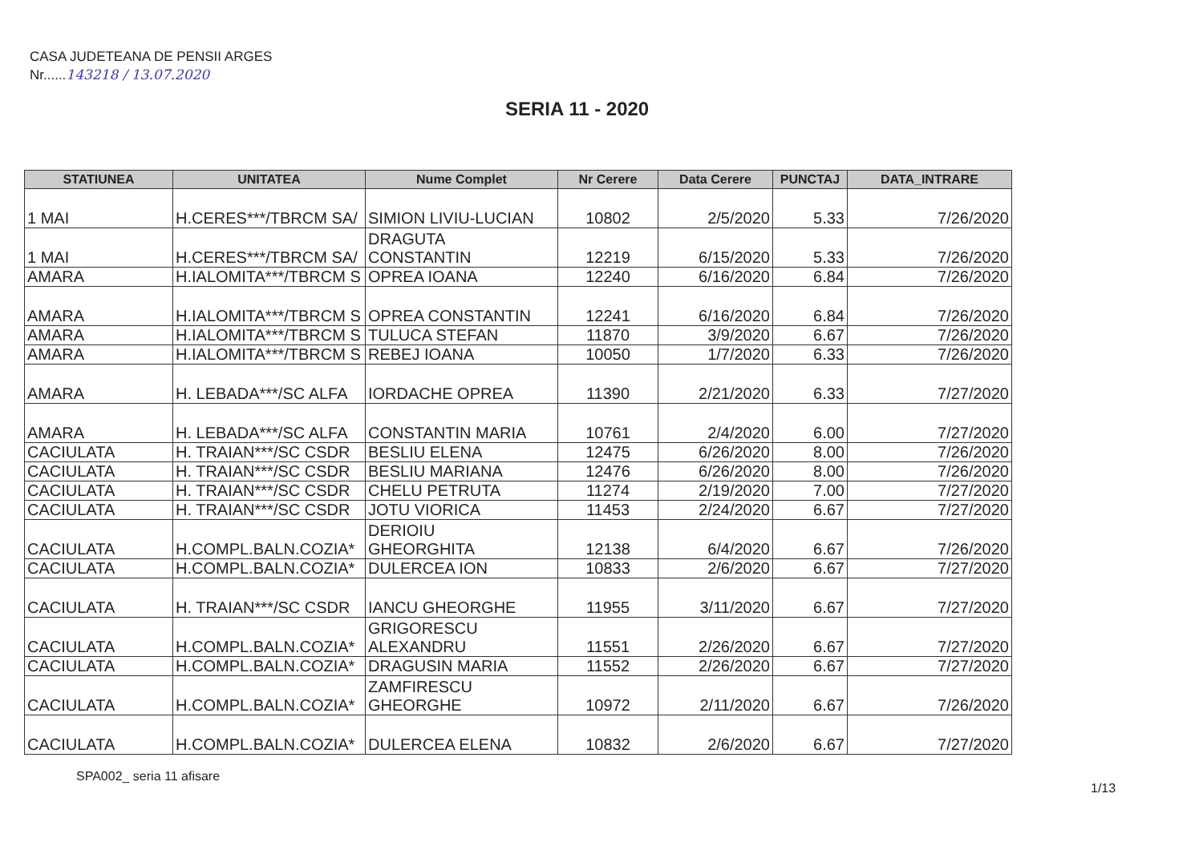CASA JUDETEANA DE PENSII ARGES
Nr......143218 / 13.07.2020
SERIA 11 - 2020
| STATIUNEA | UNITATEA | Nume Complet | Nr Cerere | Data Cerere | PUNCTAJ | DATA_INTRARE |
| --- | --- | --- | --- | --- | --- | --- |
| 1 MAI | H.CERES***/TBRCM SA/ | SIMION LIVIU-LUCIAN | 10802 | 2/5/2020 | 5.33 | 7/26/2020 |
| 1 MAI | H.CERES***/TBRCM SA/ | DRAGUTA CONSTANTIN | 12219 | 6/15/2020 | 5.33 | 7/26/2020 |
| AMARA | H.IALOMITA***/TBRCM S | OPREA IOANA | 12240 | 6/16/2020 | 6.84 | 7/26/2020 |
| AMARA | H.IALOMITA***/TBRCM S | OPREA CONSTANTIN | 12241 | 6/16/2020 | 6.84 | 7/26/2020 |
| AMARA | H.IALOMITA***/TBRCM S | TULUCA STEFAN | 11870 | 3/9/2020 | 6.67 | 7/26/2020 |
| AMARA | H.IALOMITA***/TBRCM S | REBEJ IOANA | 10050 | 1/7/2020 | 6.33 | 7/26/2020 |
| AMARA | H. LEBADA***/SC ALFA | IORDACHE OPREA | 11390 | 2/21/2020 | 6.33 | 7/27/2020 |
| AMARA | H. LEBADA***/SC ALFA | CONSTANTIN MARIA | 10761 | 2/4/2020 | 6.00 | 7/27/2020 |
| CACIULATA | H. TRAIAN***/SC CSDR | BESLIU ELENA | 12475 | 6/26/2020 | 8.00 | 7/26/2020 |
| CACIULATA | H. TRAIAN***/SC CSDR | BESLIU MARIANA | 12476 | 6/26/2020 | 8.00 | 7/26/2020 |
| CACIULATA | H. TRAIAN***/SC CSDR | CHELU PETRUTA | 11274 | 2/19/2020 | 7.00 | 7/27/2020 |
| CACIULATA | H. TRAIAN***/SC CSDR | JOTU VIORICA | 11453 | 2/24/2020 | 6.67 | 7/27/2020 |
| CACIULATA | H.COMPL.BALN.COZIA* | DERIOIU GHEORGHITA | 12138 | 6/4/2020 | 6.67 | 7/26/2020 |
| CACIULATA | H.COMPL.BALN.COZIA* | DULERCEA ION | 10833 | 2/6/2020 | 6.67 | 7/27/2020 |
| CACIULATA | H. TRAIAN***/SC CSDR | IANCU GHEORGHE | 11955 | 3/11/2020 | 6.67 | 7/27/2020 |
| CACIULATA | H.COMPL.BALN.COZIA* | GRIGORESCU ALEXANDRU | 11551 | 2/26/2020 | 6.67 | 7/27/2020 |
| CACIULATA | H.COMPL.BALN.COZIA* | DRAGUSIN MARIA | 11552 | 2/26/2020 | 6.67 | 7/27/2020 |
| CACIULATA | H.COMPL.BALN.COZIA* | ZAMFIRESCU GHEORGHE | 10972 | 2/11/2020 | 6.67 | 7/26/2020 |
| CACIULATA | H.COMPL.BALN.COZIA* | DULERCEA ELENA | 10832 | 2/6/2020 | 6.67 | 7/27/2020 |
SPA002_ seria 11 afisare
1/13